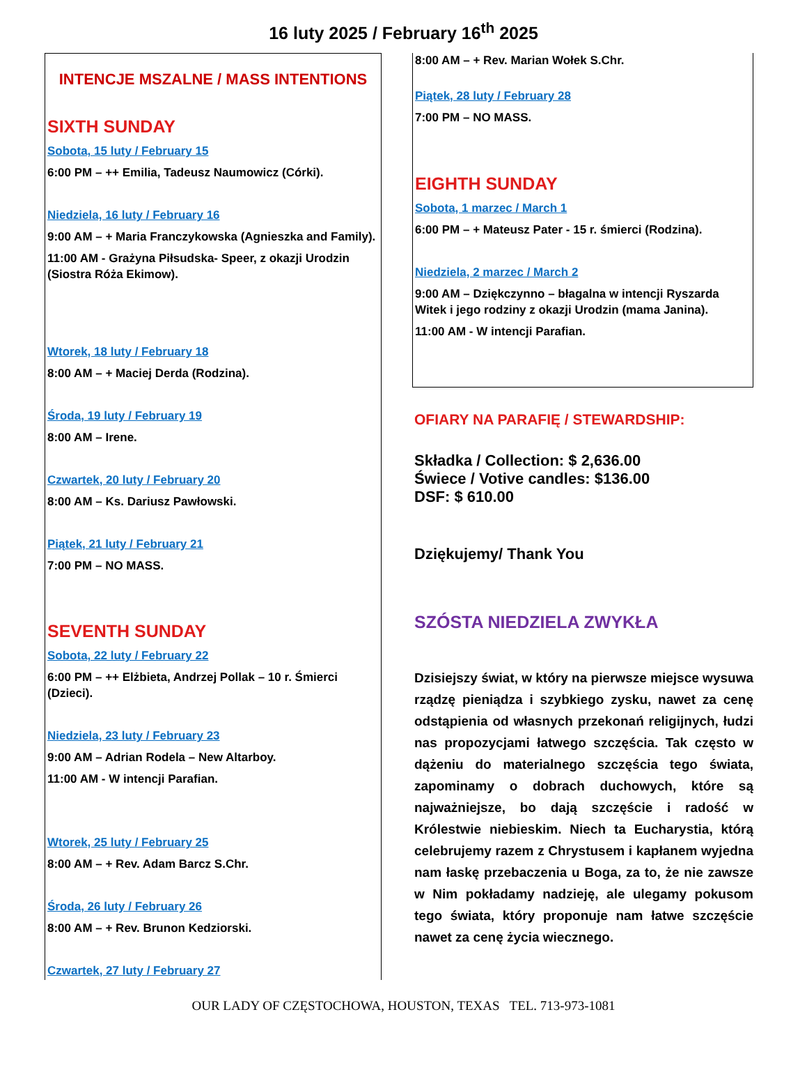16 luty 2025 / February 16<sup>th</sup> 2025
INTENCJE MSZALNE / MASS INTENTIONS
SIXTH SUNDAY
Sobota, 15 luty / February 15
6:00 PM – ++ Emilia, Tadeusz Naumowicz (Córki).
Niedziela, 16 luty / February 16
9:00 AM – + Maria Franczykowska (Agnieszka and Family).
11:00 AM - Grażyna Piłsudska- Speer, z okazji Urodzin (Siostra Róża Ekimow).
Wtorek, 18 luty / February 18
8:00 AM – + Maciej Derda (Rodzina).
Środa, 19 luty / February 19
8:00 AM – Irene.
Czwartek, 20 luty / February 20
8:00 AM – Ks. Dariusz Pawłowski.
Piątek, 21 luty / February 21
7:00 PM – NO MASS.
SEVENTH SUNDAY
Sobota, 22 luty / February 22
6:00 PM – ++ Elżbieta, Andrzej Pollak – 10 r. Śmierci (Dzieci).
Niedziela, 23 luty / February 23
9:00 AM – Adrian Rodela – New Altarboy.
11:00 AM - W intencji Parafian.
Wtorek, 25 luty / February 25
8:00 AM – + Rev. Adam Barcz S.Chr.
Środa, 26 luty / February 26
8:00 AM – + Rev. Brunon Kedziorski.
Czwartek, 27 luty / February 27
8:00 AM – + Rev. Marian Wołek S.Chr.
Piątek, 28 luty / February 28
7:00 PM – NO MASS.
EIGHTH SUNDAY
Sobota, 1 marzec / March 1
6:00 PM – + Mateusz Pater - 15 r. śmierci (Rodzina).
Niedziela, 2 marzec / March 2
9:00 AM – Dziękczynno – błagalna w intencji Ryszarda Witek i jego rodziny z okazji Urodzin (mama Janina).
11:00 AM - W intencji Parafian.
OFIARY NA PARAFIĘ / STEWARDSHIP:
Składka / Collection: $ 2,636.00
Świece / Votive candles: $136.00
DSF: $ 610.00
Dziękujemy/ Thank You
SZÓSTA NIEDZIELA ZWYKŁA
Dzisiejszy świat, w który na pierwsze miejsce wysuwa rządzę pieniądza i szybkiego zysku, nawet za cenę odstąpienia od własnych przekonań religijnych, łudzi nas propozycjami łatwego szczęścia. Tak często w dążeniu do materialnego szczęścia tego świata, zapominamy o dobrach duchowych, które są najważniejsze, bo dają szczęście i radość w Królestwie niebieskim. Niech ta Eucharystia, którą celebrujemy razem z Chrystusem i kapłanem wyjedna nam łaskę przebaczenia u Boga, za to, że nie zawsze w Nim pokładamy nadzieję, ale ulegamy pokusom tego świata, który proponuje nam łatwe szczęście nawet za cenę życia wiecznego.
OUR LADY OF CZĘSTOCHOWA, HOUSTON, TEXAS TEL. 713-973-1081